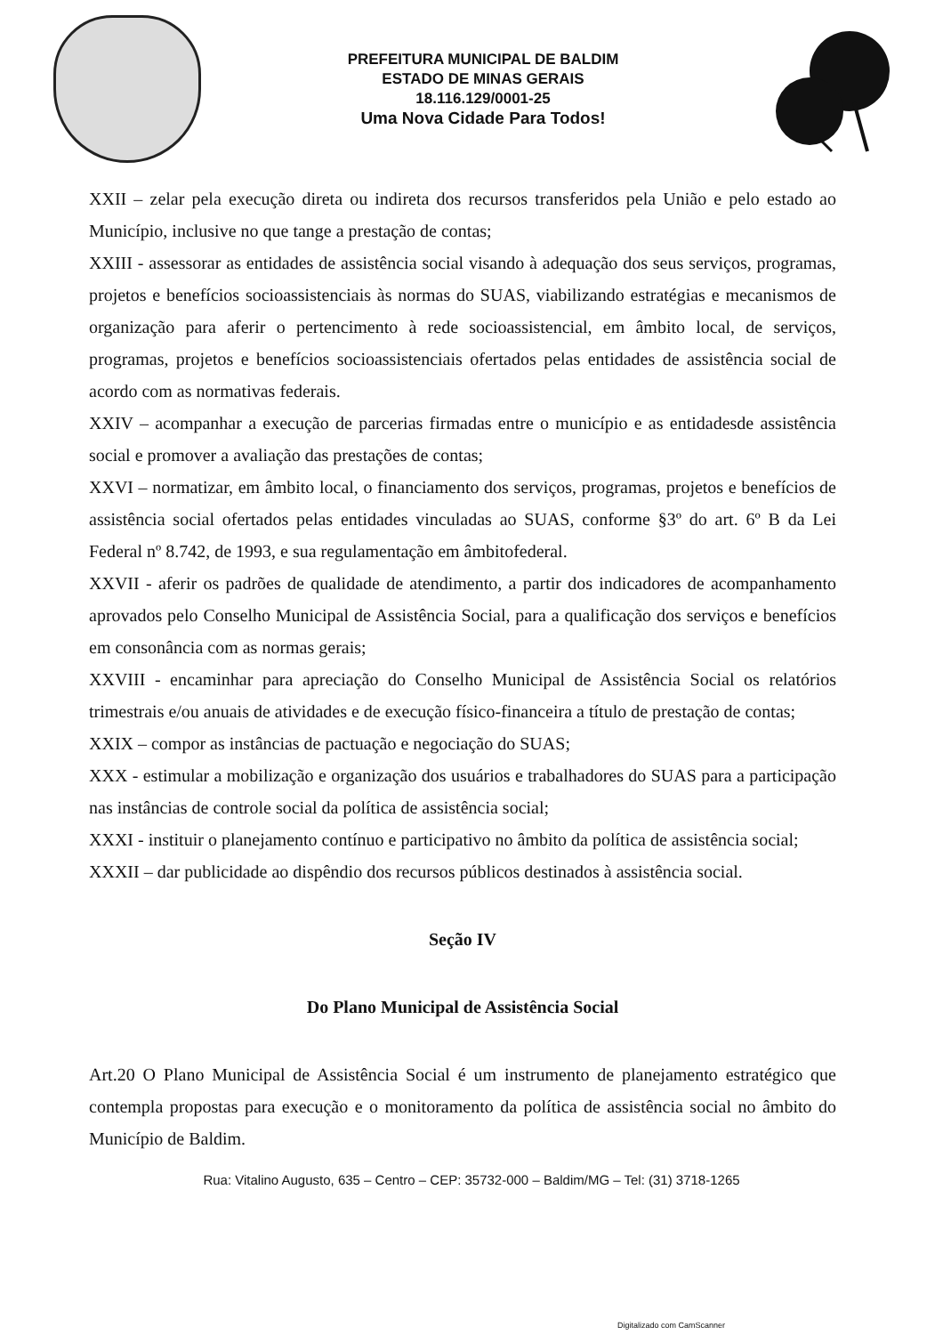PREFEITURA MUNICIPAL DE BALDIM
ESTADO DE MINAS GERAIS
18.116.129/0001-25
Uma Nova Cidade Para Todos!
XXII – zelar pela execução direta ou indireta dos recursos transferidos pela União e pelo estado ao Município, inclusive no que tange a prestação de contas;
XXIII - assessorar as entidades de assistência social visando à adequação dos seus serviços, programas, projetos e benefícios socioassistenciais às normas do SUAS, viabilizando estratégias e mecanismos de organização para aferir o pertencimento à rede socioassistencial, em âmbito local, de serviços, programas, projetos e benefícios socioassistenciais ofertados pelas entidades de assistência social de acordo com as normativas federais.
XXIV – acompanhar a execução de parcerias firmadas entre o município e as entidadesde assistência social e promover a avaliação das prestações de contas;
XXVI – normatizar, em âmbito local, o financiamento dos serviços, programas, projetos e benefícios de assistência social ofertados pelas entidades vinculadas ao SUAS, conforme §3º do art. 6º B da Lei Federal nº 8.742, de 1993, e sua regulamentação em âmbitofederal.
XXVII - aferir os padrões de qualidade de atendimento, a partir dos indicadores de acompanhamento aprovados pelo Conselho Municipal de Assistência Social, para a qualificação dos serviços e benefícios em consonância com as normas gerais;
XXVIII - encaminhar para apreciação do Conselho Municipal de Assistência Social os relatórios trimestrais e/ou anuais de atividades e de execução físico-financeira a título de prestação de contas;
XXIX – compor as instâncias de pactuação e negociação do SUAS;
XXX - estimular a mobilização e organização dos usuários e trabalhadores do SUAS para a participação nas instâncias de controle social da política de assistência social;
XXXI - instituir o planejamento contínuo e participativo no âmbito da política de assistência social;
XXXII – dar publicidade ao dispêndio dos recursos públicos destinados à assistência social.
Seção IV
Do Plano Municipal de Assistência Social
Art.20 O Plano Municipal de Assistência Social é um instrumento de planejamento estratégico que contempla propostas para execução e o monitoramento da política de assistência social no âmbito do Município de Baldim.
Rua: Vitalino Augusto, 635 – Centro – CEP: 35732-000 – Baldim/MG – Tel: (31) 3718-1265
Digitalizado com CamScanner